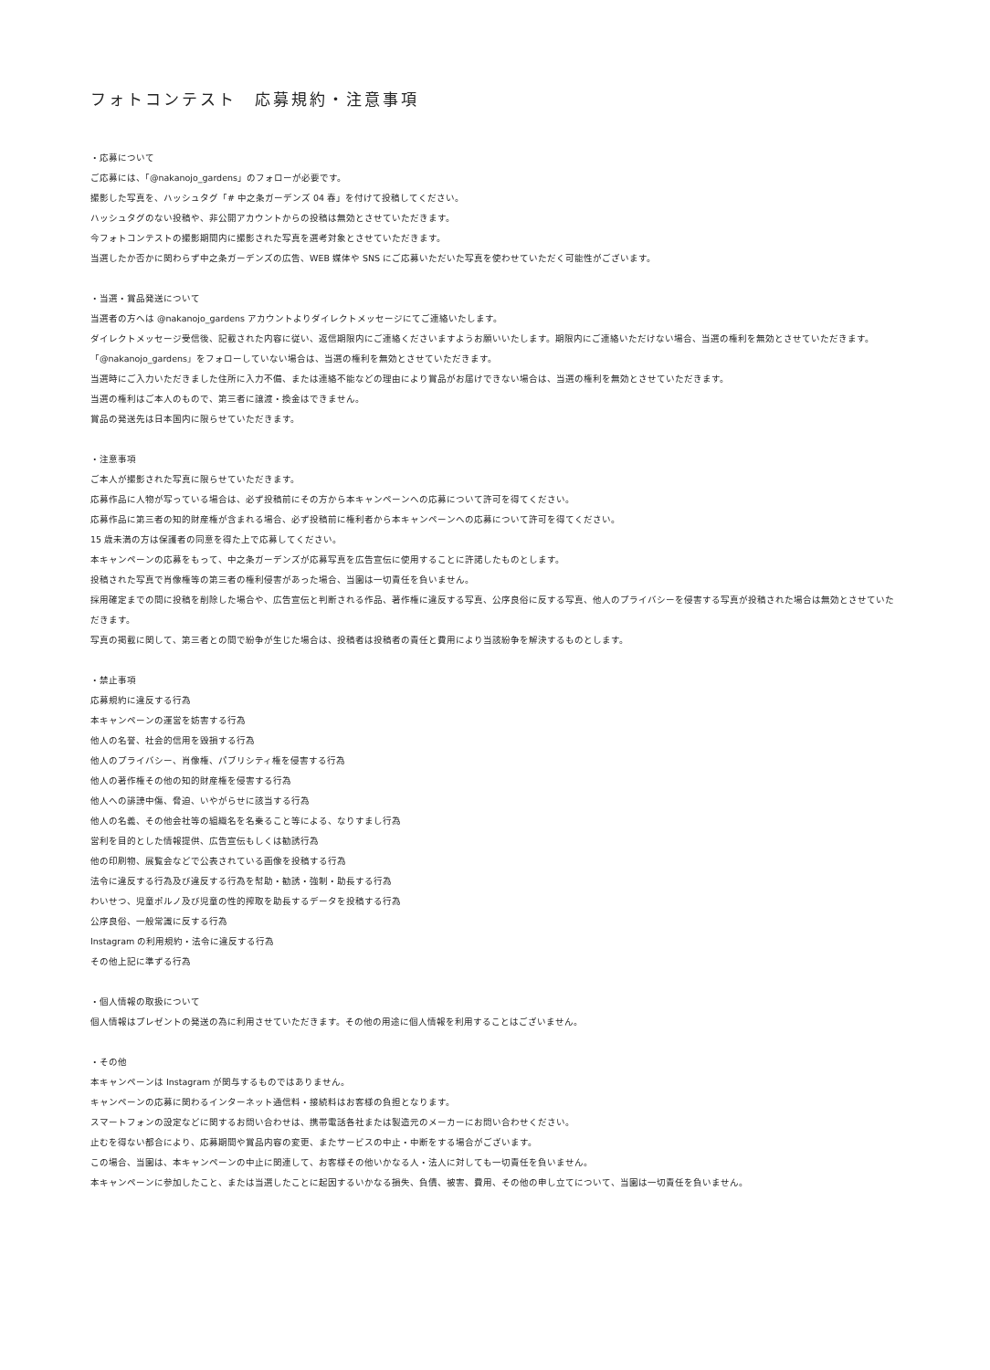フォトコンテスト　応募規約・注意事項
・応募について
ご応募には、「@nakanojo_gardens」のフォローが必要です。
撮影した写真を、ハッシュタグ「# 中之条ガーデンズ 04 春」を付けて投稿してください。
ハッシュタグのない投稿や、非公開アカウントからの投稿は無効とさせていただきます。
今フォトコンテストの撮影期間内に撮影された写真を選考対象とさせていただきます。
当選したか否かに関わらず中之条ガーデンズの広告、WEB 媒体や SNS にご応募いただいた写真を使わせていただく可能性がございます。
・当選・賞品発送について
当選者の方へは @nakanojo_gardens アカウントよりダイレクトメッセージにてご連絡いたします。
ダイレクトメッセージ受信後、記載された内容に従い、返信期限内にご連絡くださいますようお願いいたします。期限内にご連絡いただけない場合、当選の権利を無効とさせていただきます。
「@nakanojo_gardens」をフォローしていない場合は、当選の権利を無効とさせていただきます。
当選時にご入力いただきました住所に入力不備、または連絡不能などの理由により賞品がお届けできない場合は、当選の権利を無効とさせていただきます。
当選の権利はご本人のもので、第三者に譲渡・換金はできません。
賞品の発送先は日本国内に限らせていただきます。
・注意事項
ご本人が撮影された写真に限らせていただきます。
応募作品に人物が写っている場合は、必ず投稿前にその方から本キャンペーンへの応募について許可を得てください。
応募作品に第三者の知的財産権が含まれる場合、必ず投稿前に権利者から本キャンペーンへの応募について許可を得てください。
15 歳未満の方は保護者の同意を得た上で応募してください。
本キャンペーンの応募をもって、中之条ガーデンズが応募写真を広告宣伝に使用することに許諾したものとします。
投稿された写真で肖像権等の第三者の権利侵害があった場合、当園は一切責任を負いません。
採用確定までの間に投稿を削除した場合や、広告宣伝と判断される作品、著作権に違反する写真、公序良俗に反する写真、他人のプライバシーを侵害する写真が投稿された場合は無効とさせていただきます。
写真の掲載に関して、第三者との間で紛争が生じた場合は、投稿者は投稿者の責任と費用により当該紛争を解決するものとします。
・禁止事項
応募規約に違反する行為
本キャンペーンの運営を妨害する行為
他人の名誉、社会的信用を毀損する行為
他人のプライバシー、肖像権、パブリシティ権を侵害する行為
他人の著作権その他の知的財産権を侵害する行為
他人への誹謗中傷、脅迫、いやがらせに該当する行為
他人の名義、その他会社等の組織名を名乗ること等による、なりすまし行為
営利を目的とした情報提供、広告宣伝もしくは勧誘行為
他の印刷物、展覧会などで公表されている画像を投稿する行為
法令に違反する行為及び違反する行為を幇助・勧誘・強制・助長する行為
わいせつ、児童ポルノ及び児童の性的搾取を助長するデータを投稿する行為
公序良俗、一般常識に反する行為
Instagram の利用規約・法令に違反する行為
その他上記に準ずる行為
・個人情報の取扱について
個人情報はプレゼントの発送の為に利用させていただきます。その他の用途に個人情報を利用することはございません。
・その他
本キャンペーンは Instagram が関与するものではありません。
キャンペーンの応募に関わるインターネット通信料・接続料はお客様の負担となります。
スマートフォンの設定などに関するお問い合わせは、携帯電話各社または製造元のメーカーにお問い合わせください。
止むを得ない都合により、応募期間や賞品内容の変更、またサービスの中止・中断をする場合がございます。
この場合、当園は、本キャンペーンの中止に関連して、お客様その他いかなる人・法人に対しても一切責任を負いません。
本キャンペーンに参加したこと、または当選したことに起因するいかなる損失、負債、被害、費用、その他の申し立てについて、当園は一切責任を負いません。